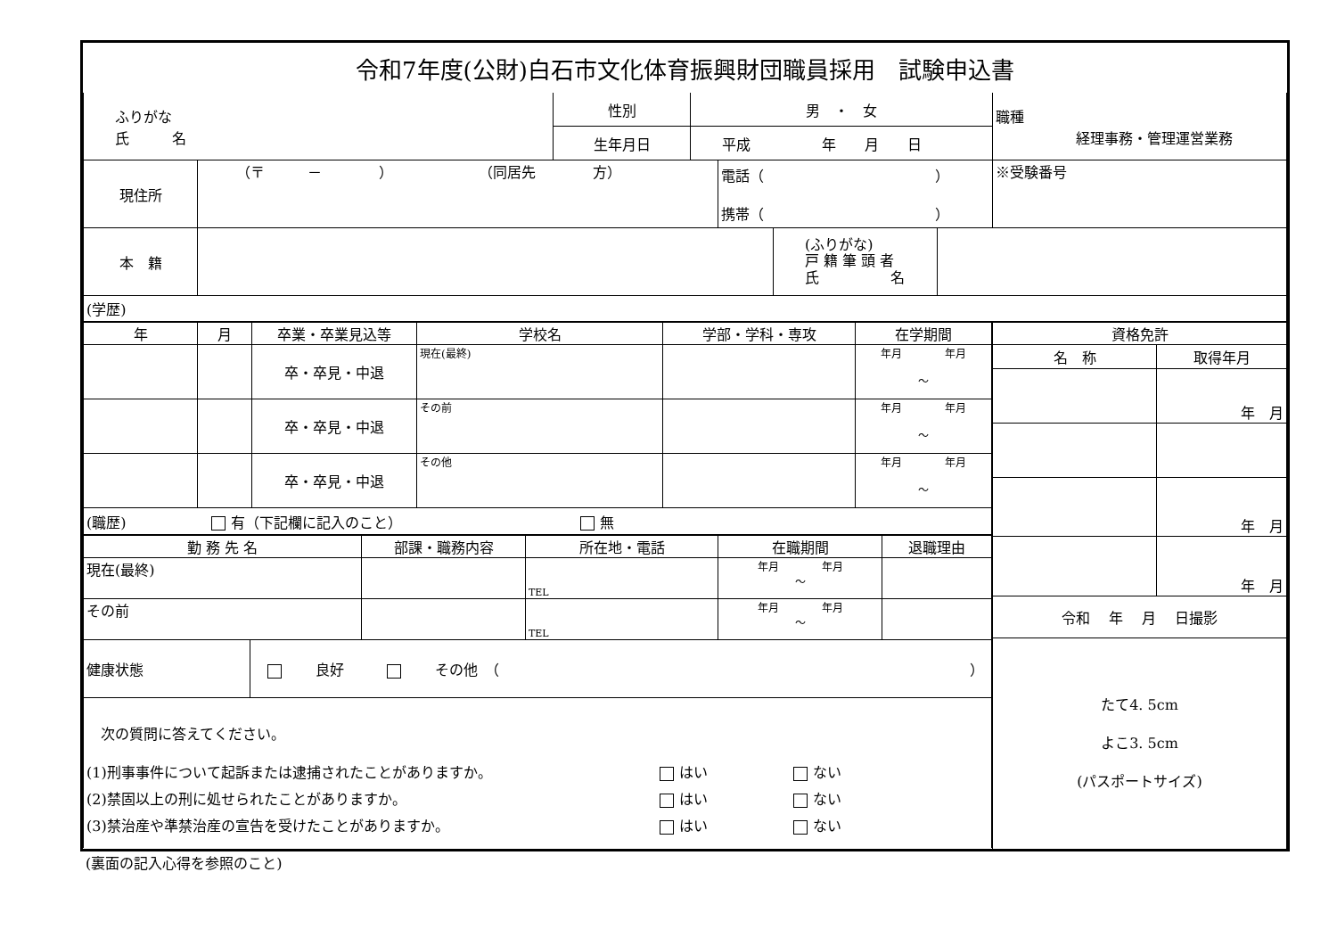| 令和7年度(公財)白石市文化体育振興財団職員採用 試験申込書 |
| ふりがな 氏 名 | 性別 | 男 ・ 女 | 職種 経理事務・管理運営業務 |
| | 生年月日 | 平成 年 月 日 | |
| 現住所 | （〒 － ） （同居先 方） | 電話（ ） 携帯（ ） | ※受験番号 |
| 本 籍 | | (ふりがな) 戸 籍 筆 頭 者 氏 名 | |
| (学歴) |
| 年 | 月 | 卒業・卒業見込等 | 学校名 | 学部・学科・専攻 | 在学期間 |
| --- | --- | --- | --- | --- | --- |
| | | 卒・卒見・中退 | 現在(最終) | | 年月 年月 ～ |
| | | 卒・卒見・中退 | その前 | | 年月 年月 ～ |
| | | 卒・卒見・中退 | その他 | | 年月 年月 ～ |
| (職歴) 有（下記欄に記入のこと） 無 |
| 勤 務 先 名 | 部課・職務内容 | 所在地・電話 | 在職期間 | 退職理由 |
| --- | --- | --- | --- | --- |
| 現在(最終) | | TEL | 年月 年月 ～ | |
| その前 | | TEL | 年月 年月 ～ | |
| 健康状態 | 良好 その他 （ ） |
| 次の質問に答えてください。 / (1)刑事事件について起訴または逮捕されたことがありますか。 / はい / ない / / (2)禁固以上の刑に処せられたことがありますか。 / はい / ない / / (3)禁治産や準禁治産の宣告を受けたことがありますか。 / はい / ない / |
| 資格免許 | |
| --- | --- |
| 名 称 | 取得年月 |
| | 年 月 |
| | 年 月 |
| | 年 月 |
| 令和 年 月 日撮影 | |
| たて4. 5cm よこ3. 5cm (パスポートサイズ) | |
(裏面の記入心得を参照のこと)